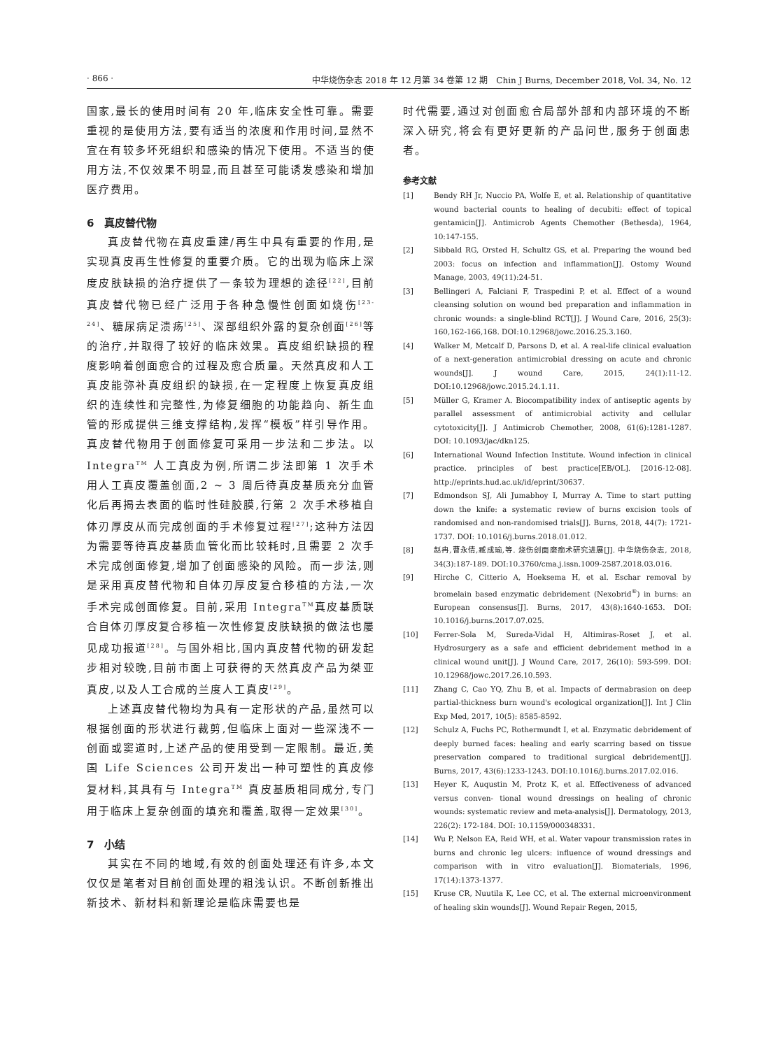· 866 · 中华烧伤杂志 2018 年 12 月第 34 卷第 12 期　Chin J Burns, December 2018, Vol. 34, No. 12
国家,最长的使用时间有 20 年,临床安全性可靠。需要重视的是使用方法,要有适当的浓度和作用时间,显然不宜在有较多坏死组织和感染的情况下使用。不适当的使用方法,不仅效果不明显,而且甚至可能诱发感染和增加医疗费用。
6　真皮替代物
真皮替代物在真皮重建/再生中具有重要的作用,是实现真皮再生性修复的重要介质。它的出现为临床上深度皮肤缺损的治疗提供了一条较为理想的途径<sup>[22]</sup>,目前真皮替代物已经广泛用于各种急慢性创面如烧伤<sup>[23-24]</sup>、糖尿病足溃疡<sup>[25]</sup>、深部组织外露的复杂创面<sup>[26]</sup>等的治疗,并取得了较好的临床效果。真皮组织缺损的程度影响着创面愈合的过程及愈合质量。天然真皮和人工真皮能弥补真皮组织的缺损,在一定程度上恢复真皮组织的连续性和完整性,为修复细胞的功能趋向、新生血管的形成提供三维支撑结构,发挥“模板”样引导作用。真皮替代物用于创面修复可采用一步法和二步法。以 Integra<sup>TM</sup> 人工真皮为例,所谓二步法即第 1 次手术用人工真皮覆盖创面,2 ~ 3 周后待真皮基质充分血管化后再揭去表面的临时性硅胶膜,行第 2 次手术移植自体刃厚皮从而完成创面的手术修复过程<sup>[27]</sup>;这种方法因为需要等待真皮基质血管化而比较耗时,且需要 2 次手术完成创面修复,增加了创面感染的风险。而一步法,则是采用真皮替代物和自体刃厚皮复合移植的方法,一次手术完成创面修复。目前,采用 Integra<sup>TM</sup>真皮基质联合自体刃厚皮复合移植一次性修复皮肤缺损的做法也屡见成功报道<sup>[28]</sup>。与国外相比,国内真皮替代物的研发起步相对较晚,目前市面上可获得的天然真皮产品为桀亚真皮,以及人工合成的兰度人工真皮<sup>[29]</sup>。
上述真皮替代物均为具有一定形状的产品,虽然可以根据创面的形状进行裁剪,但临床上面对一些深浅不一创面或窦道时,上述产品的使用受到一定限制。最近,美国 Life Sciences 公司开发出一种可塑性的真皮修复材料,其具有与 Integra<sup>TM</sup> 真皮基质相同成分,专门用于临床上复杂创面的填充和覆盖,取得一定效果<sup>[30]</sup>。
7　小结
其实在不同的地域,有效的创面处理还有许多,本文仅仅是笔者对目前创面处理的粗浅认识。不断创新推出新技术、新材料和新理论是临床需要也是
时代需要,通过对创面愈合局部外部和内部环境的不断深入研究,将会有更好更新的产品问世,服务于创面患者。
参考文献
[1] Bendy RH Jr, Nuccio PA, Wolfe E, et al. Relationship of quantitative wound bacterial counts to healing of decubiti: effect of topical gentamicin[J]. Antimicrob Agents Chemother (Bethesda), 1964, 10:147-155.
[2] Sibbald RG, Orsted H, Schultz GS, et al. Preparing the wound bed 2003: focus on infection and inflammation[J]. Ostomy Wound Manage, 2003, 49(11):24-51.
[3] Bellingeri A, Falciani F, Traspedini P, et al. Effect of a wound cleansing solution on wound bed preparation and inflammation in chronic wounds: a single-blind RCT[J]. J Wound Care, 2016, 25(3): 160,162-166,168. DOI:10.12968/jowc.2016.25.3.160.
[4] Walker M, Metcalf D, Parsons D, et al. A real-life clinical evaluation of a next-generation antimicrobial dressing on acute and chronic wounds[J]. J wound Care, 2015, 24(1):11-12. DOI:10.12968/jowc.2015.24.1.11.
[5] Müller G, Kramer A. Biocompatibility index of antiseptic agents by parallel assessment of antimicrobial activity and cellular cytotoxicity[J]. J Antimicrob Chemother, 2008, 61(6):1281-1287. DOI: 10.1093/jac/dkn125.
[6] International Wound Infection Institute. Wound infection in clinical practice. principles of best practice[EB/OL]. [2016-12-08]. http://eprints.hud.ac.uk/id/eprint/30637.
[7] Edmondson SJ, Ali Jumabhoy I, Murray A. Time to start putting down the knife: a systematic review of burns excision tools of randomised and non-randomised trials[J]. Burns, 2018, 44(7): 1721-1737. DOI: 10.1016/j.burns.2018.01.012.
[8] 赵冉,曹永倩,臧成瑜,等. 烧伤创面磨痂术研究进展[J]. 中华烧伤杂志, 2018, 34(3):187-189. DOI:10.3760/cma.j.issn.1009-2587.2018.03.016.
[9] Hirche C, Citterio A, Hoeksema H, et al. Eschar removal by bromelain based enzymatic debridement (Nexobrid<sup>®</sup>) in burns: an European consensus[J]. Burns, 2017, 43(8):1640-1653. DOI: 10.1016/j.burns.2017.07.025.
[10] Ferrer-Sola M, Sureda-Vidal H, Altimiras-Roset J, et al. Hydrosurgery as a safe and efficient debridement method in a clinical wound unit[J]. J Wound Care, 2017, 26(10): 593-599. DOI: 10.12968/jowc.2017.26.10.593.
[11] Zhang C, Cao YQ, Zhu B, et al. Impacts of dermabrasion on deep partial-thickness burn wound's ecological organization[J]. Int J Clin Exp Med, 2017, 10(5): 8585-8592.
[12] Schulz A, Fuchs PC, Rothermundt I, et al. Enzymatic debridement of deeply burned faces: healing and early scarring based on tissue preservation compared to traditional surgical debridement[J]. Burns, 2017, 43(6):1233-1243. DOI:10.1016/j.burns.2017.02.016.
[13] Heyer K, Auqustin M, Protz K, et al. Effectiveness of advanced versus conven- tional wound dressings on healing of chronic wounds: systematic review and meta-analysis[J]. Dermatology, 2013, 226(2): 172-184. DOI: 10.1159/000348331.
[14] Wu P, Nelson EA, Reid WH, et al. Water vapour transmission rates in burns and chronic leg ulcers: influence of wound dressings and comparison with in vitro evaluation[J]. Biomaterials, 1996, 17(14):1373-1377.
[15] Kruse CR, Nuutila K, Lee CC, et al. The external microenvironment of healing skin wounds[J]. Wound Repair Regen, 2015,